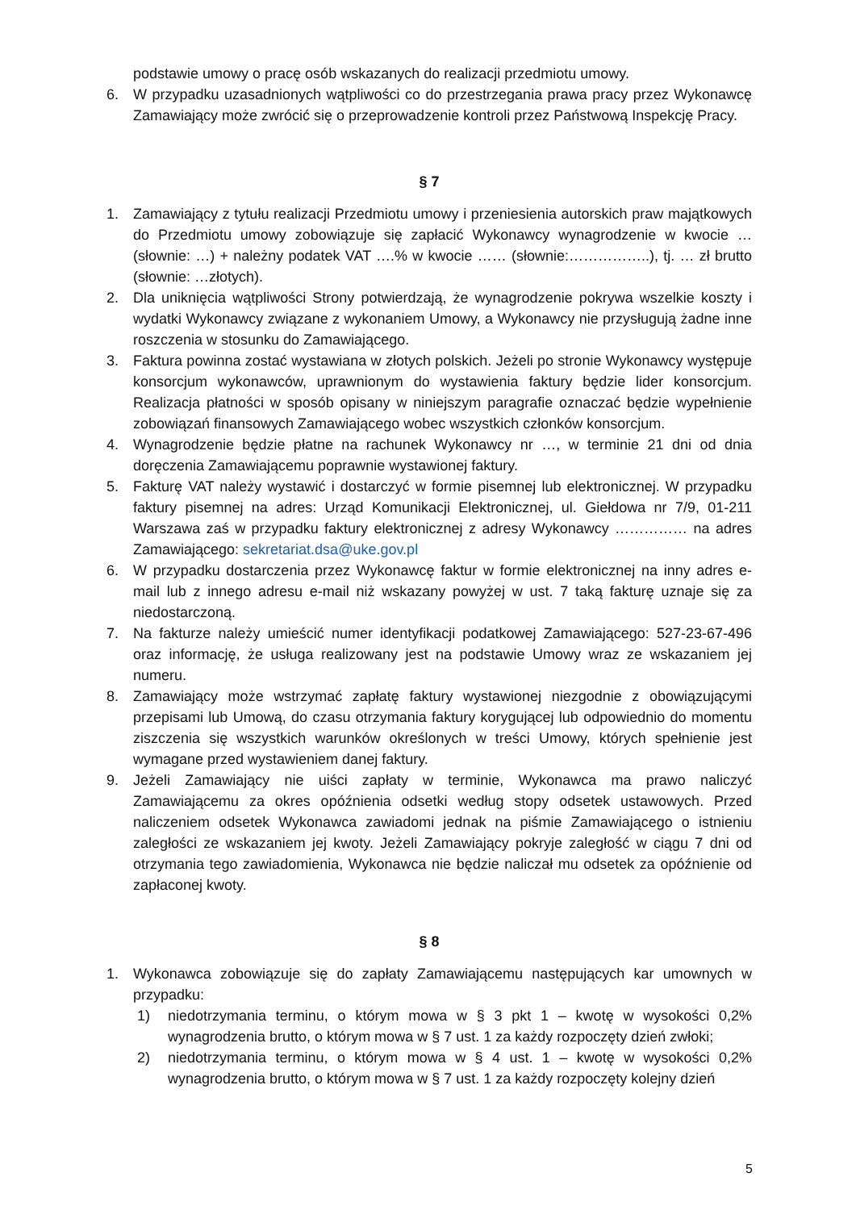podstawie umowy o pracę osób wskazanych do realizacji przedmiotu umowy.
6. W przypadku uzasadnionych wątpliwości co do przestrzegania prawa pracy przez Wykonawcę Zamawiający może zwrócić się o przeprowadzenie kontroli przez Państwową Inspekcję Pracy.
§ 7
1. Zamawiający z tytułu realizacji Przedmiotu umowy i przeniesienia autorskich praw majątkowych do Przedmiotu umowy zobowiązuje się zapłacić Wykonawcy wynagrodzenie w kwocie … (słownie: …) + należny podatek VAT ….% w kwocie …… (słownie:……………..), tj. … zł brutto (słownie: …złotych).
2. Dla uniknięcia wątpliwości Strony potwierdzają, że wynagrodzenie pokrywa wszelkie koszty i wydatki Wykonawcy związane z wykonaniem Umowy, a Wykonawcy nie przysługują żadne inne roszczenia w stosunku do Zamawiającego.
3. Faktura powinna zostać wystawiana w złotych polskich. Jeżeli po stronie Wykonawcy występuje konsorcjum wykonawców, uprawnionym do wystawienia faktury będzie lider konsorcjum. Realizacja płatności w sposób opisany w niniejszym paragrafie oznaczać będzie wypełnienie zobowiązań finansowych Zamawiającego wobec wszystkich członków konsorcjum.
4. Wynagrodzenie będzie płatne na rachunek Wykonawcy nr …, w terminie 21 dni od dnia doręczenia Zamawiającemu poprawnie wystawionej faktury.
5. Fakturę VAT należy wystawić i dostarczyć w formie pisemnej lub elektronicznej. W przypadku faktury pisemnej na adres: Urząd Komunikacji Elektronicznej, ul. Giełdowa nr 7/9, 01-211 Warszawa zaś w przypadku faktury elektronicznej z adresy Wykonawcy …………… na adres Zamawiającego: sekretariat.dsa@uke.gov.pl
6. W przypadku dostarczenia przez Wykonawcę faktur w formie elektronicznej na inny adres e-mail lub z innego adresu e-mail niż wskazany powyżej w ust. 7 taką fakturę uznaje się za niedostarczoną.
7. Na fakturze należy umieścić numer identyfikacji podatkowej Zamawiającego: 527-23-67-496 oraz informację, że usługa realizowany jest na podstawie Umowy wraz ze wskazaniem jej numeru.
8. Zamawiający może wstrzymać zapłatę faktury wystawionej niezgodnie z obowiązującymi przepisami lub Umową, do czasu otrzymania faktury korygującej lub odpowiednio do momentu ziszczenia się wszystkich warunków określonych w treści Umowy, których spełnienie jest wymagane przed wystawieniem danej faktury.
9. Jeżeli Zamawiający nie uiści zapłaty w terminie, Wykonawca ma prawo naliczyć Zamawiającemu za okres opóźnienia odsetki według stopy odsetek ustawowych. Przed naliczeniem odsetek Wykonawca zawiadomi jednak na piśmie Zamawiającego o istnieniu zaległości ze wskazaniem jej kwoty. Jeżeli Zamawiający pokryje zaległość w ciągu 7 dni od otrzymania tego zawiadomienia, Wykonawca nie będzie naliczał mu odsetek za opóźnienie od zapłaconej kwoty.
§ 8
1. Wykonawca zobowiązuje się do zapłaty Zamawiającemu następujących kar umownych w przypadku:
1) niedotrzymania terminu, o którym mowa w § 3 pkt 1 – kwotę w wysokości 0,2% wynagrodzenia brutto, o którym mowa w § 7 ust. 1 za każdy rozpoczęty dzień zwłoki;
2) niedotrzymania terminu, o którym mowa w § 4 ust. 1 – kwotę w wysokości 0,2% wynagrodzenia brutto, o którym mowa w § 7 ust. 1 za każdy rozpoczęty kolejny dzień
5